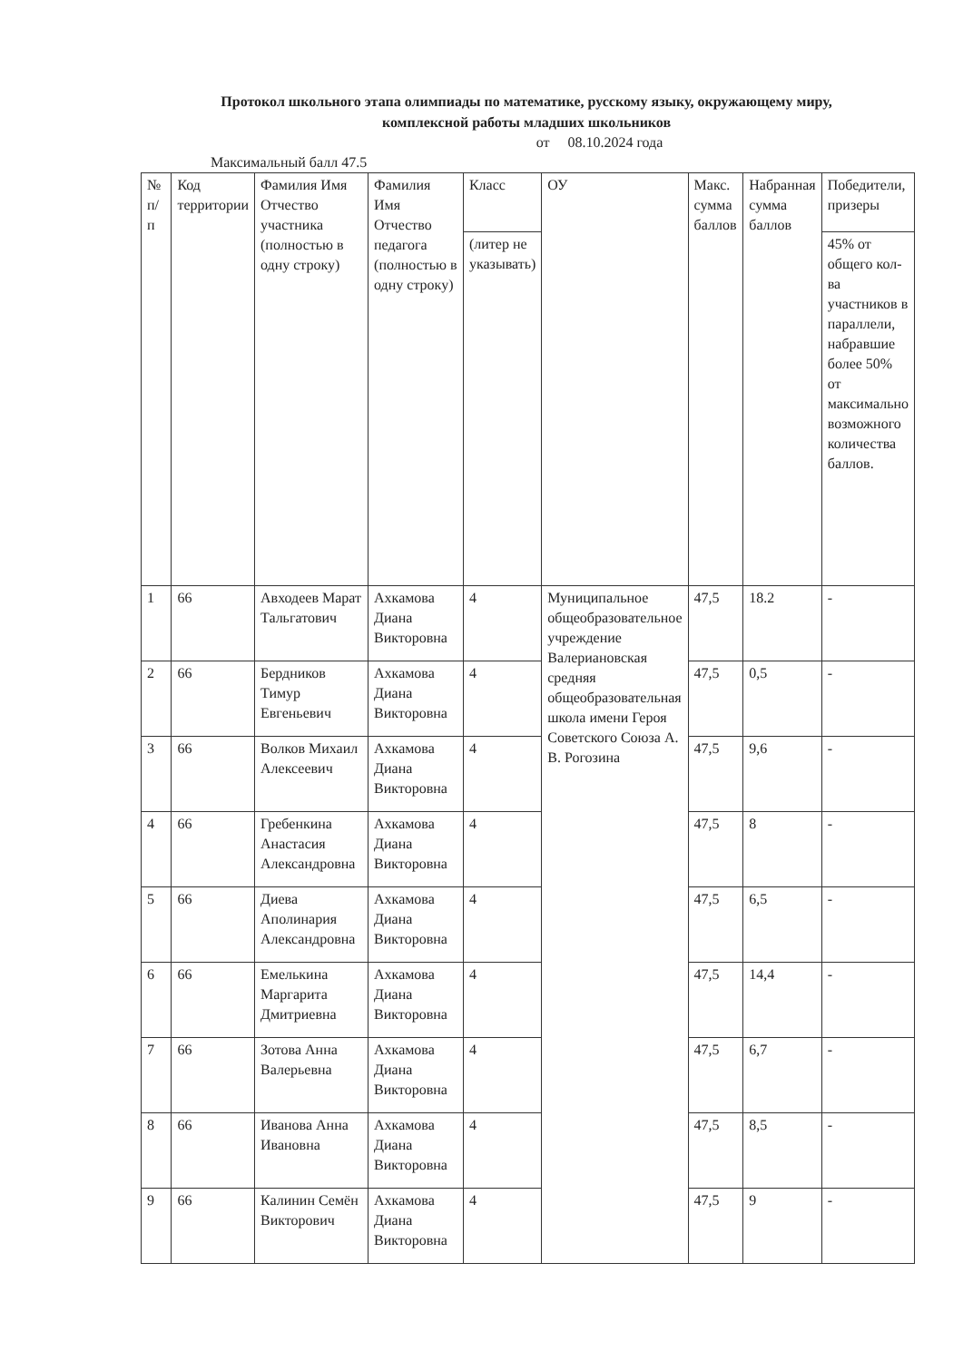Протокол школьного этапа олимпиады по математике, русскому языку, окружающему миру, комплексной работы младших школьников
от 08.10.2024 года
Максимальный балл 47.5
| № п/п | Код территории | Фамилия Имя Отчество участника (полностью в одну строку) | Фамилия Имя Отчество педагога (полностью в одну строку) | Класс | ОУ | Макс. сумма баллов | Набранная сумма баллов | Победители, призеры |
| --- | --- | --- | --- | --- | --- | --- | --- | --- |
| | | | | (литер не указывать) | | | | 45% от общего кол-ва участников в параллели, набравшие более 50% от максимально возможного количества баллов. |
| 1 | 66 | Авходеев Марат Тальгатович | Ахкамова Диана Викторовна | 4 | Муниципальное общеобразовательное учреждение Валериановская средняя общеобразовательная школа имени Героя Советского Союза А. В. Рогозина | 47,5 | 18.2 | - |
| 2 | 66 | Бердников Тимур Евгеньевич | Ахкамова Диана Викторовна | 4 | | 47,5 | 0,5 | - |
| 3 | 66 | Волков Михаил Алексеевич | Ахкамова Диана Викторовна | 4 | | 47,5 | 9,6 | - |
| 4 | 66 | Гребенкина Анастасия Александровна | Ахкамова Диана Викторовна | 4 | | 47,5 | 8 | - |
| 5 | 66 | Диева Аполинария Александровна | Ахкамова Диана Викторовна | 4 | | 47,5 | 6,5 | - |
| 6 | 66 | Емелькина Маргарита Дмитриевна | Ахкамова Диана Викторовна | 4 | | 47,5 | 14,4 | - |
| 7 | 66 | Зотова Анна Валерьевна | Ахкамова Диана Викторовна | 4 | | 47,5 | 6,7 | - |
| 8 | 66 | Иванова Анна Ивановна | Ахкамова Диана Викторовна | 4 | | 47,5 | 8,5 | - |
| 9 | 66 | Калинин Семён Викторович | Ахкамова Диана Викторовна | 4 | | 47,5 | 9 | - |